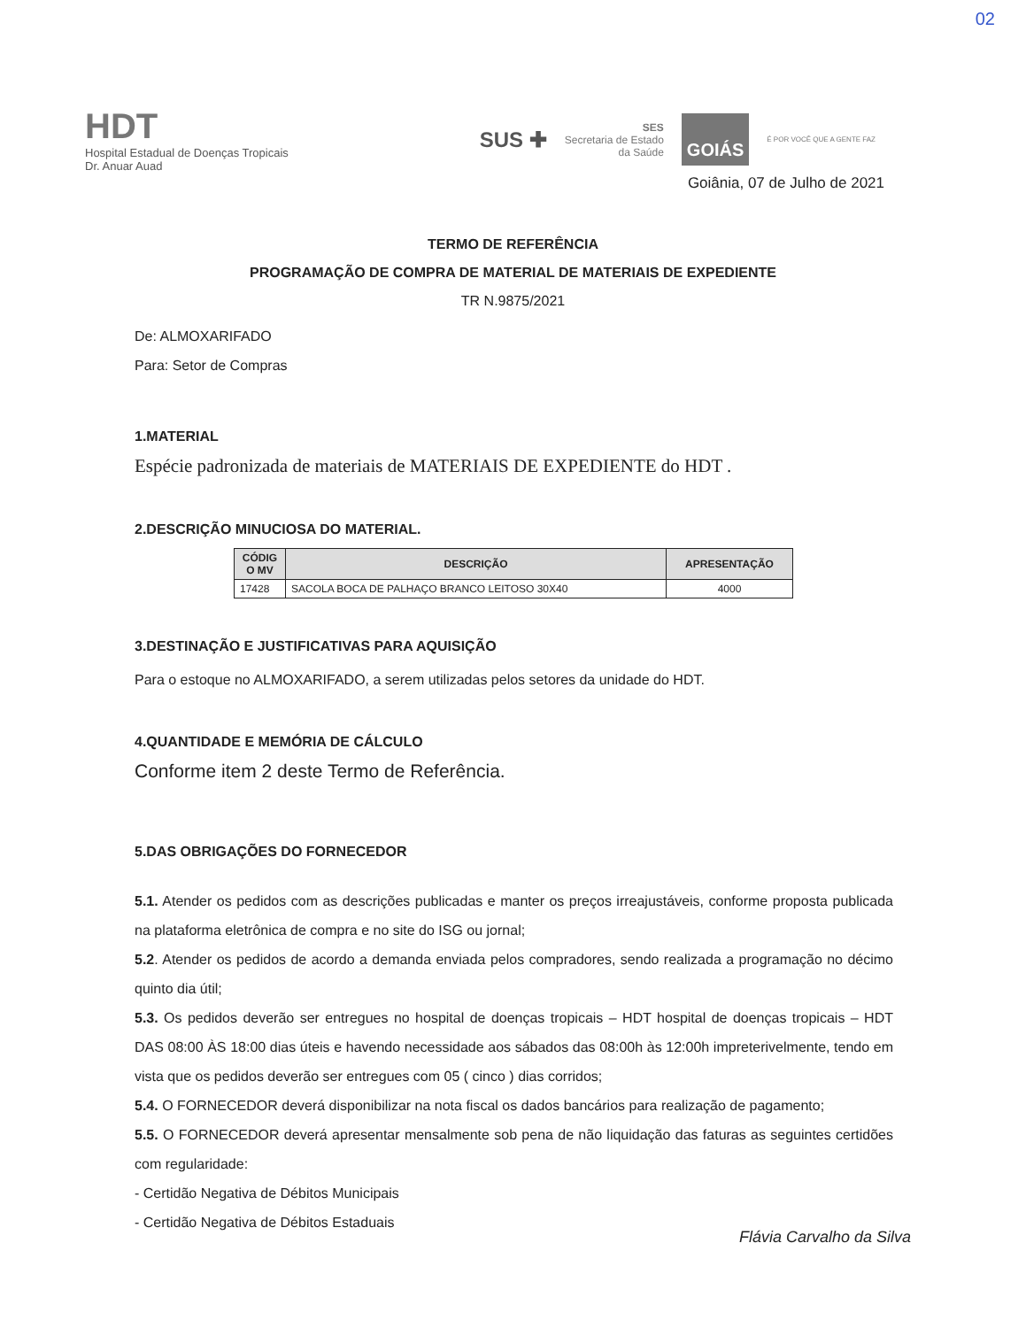02
HDT
Hospital Estadual de Doenças Tropicais
Dr. Anuar Auad
SUS ✚ SES
Secretaria de Estado
da Saúde GOIÁS É POR VOCÊ QUE A GENTE FAZ
Goiânia, 07 de Julho de 2021
TERMO DE REFERÊNCIA
PROGRAMAÇÃO DE COMPRA DE MATERIAL DE MATERIAIS DE EXPEDIENTE
TR N.9875/2021
De: ALMOXARIFADO
Para: Setor de Compras
1.MATERIAL
Espécie padronizada de materiais de MATERIAIS DE EXPEDIENTE do HDT .
2.DESCRIÇÃO MINUCIOSA DO MATERIAL.
| CÓDIG O MV | DESCRIÇÃO | APRESENTAÇÃO |
| --- | --- | --- |
| 17428 | SACOLA BOCA DE PALHAÇO BRANCO LEITOSO 30X40 | 4000 |
3.DESTINAÇÃO E JUSTIFICATIVAS PARA AQUISIÇÃO
Para o estoque no ALMOXARIFADO, a serem utilizadas pelos setores da unidade do HDT.
4.QUANTIDADE E MEMÓRIA DE CÁLCULO
Conforme item 2 deste Termo de Referência.
5.DAS OBRIGAÇÕES DO FORNECEDOR
5.1. Atender os pedidos com as descrições publicadas e manter os preços irreajustáveis, conforme proposta publicada na plataforma eletrônica de compra e no site do ISG ou jornal;
5.2. Atender os pedidos de acordo a demanda enviada pelos compradores, sendo realizada a programação no décimo quinto dia útil;
5.3. Os pedidos deverão ser entregues no hospital de doenças tropicais – HDT hospital de doenças tropicais – HDT DAS 08:00 ÀS 18:00 dias úteis e havendo necessidade aos sábados das 08:00h às 12:00h impreterivelmente, tendo em vista que os pedidos deverão ser entregues com 05 ( cinco ) dias corridos;
5.4. O FORNECEDOR deverá disponibilizar na nota fiscal os dados bancários para realização de pagamento;
5.5. O FORNECEDOR deverá apresentar mensalmente sob pena de não liquidação das faturas as seguintes certidões com regularidade:
- Certidão Negativa de Débitos Municipais
- Certidão Negativa de Débitos Estaduais
Flávia Carvalho da Silva